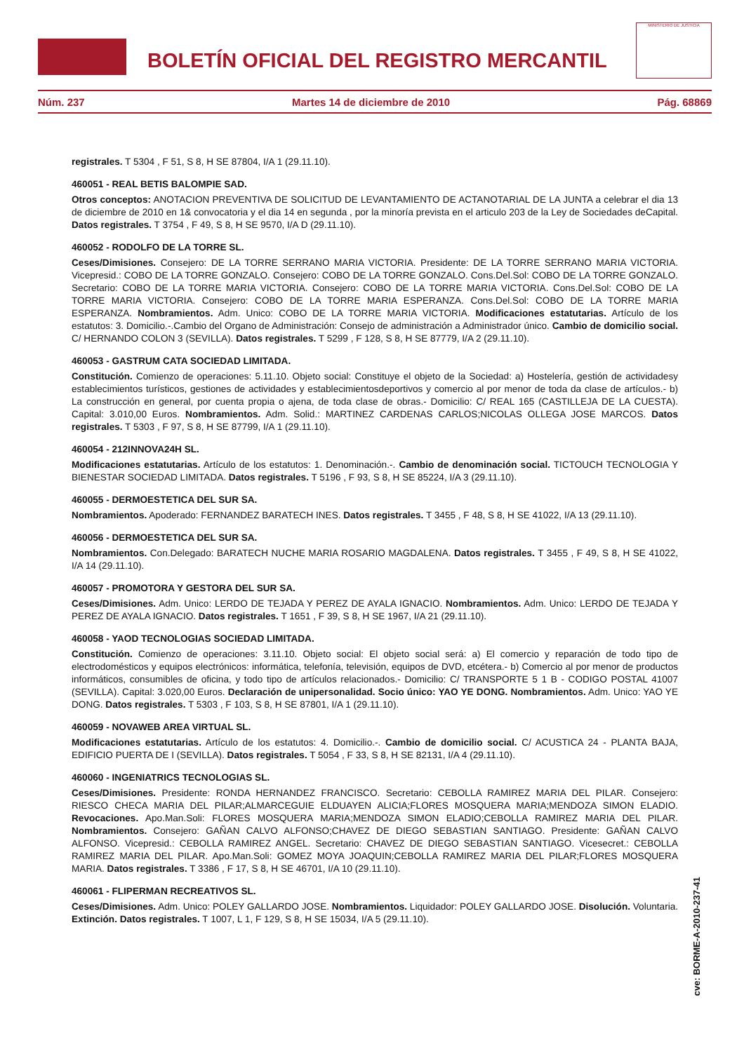BOLETÍN OFICIAL DEL REGISTRO MERCANTIL
MINISTERIO DE JUSTICIA
Núm. 237 Martes 14 de diciembre de 2010 Pág. 68869
registrales. T 5304 , F 51, S 8, H SE 87804, I/A 1 (29.11.10).
460051 - REAL BETIS BALOMPIE SAD.
Otros conceptos: ANOTACION PREVENTIVA DE SOLICITUD DE LEVANTAMIENTO DE ACTANOTARIAL DE LA JUNTA a celebrar el dia 13 de diciembre de 2010 en 1& convocatoria y el dia 14 en segunda , por la minoría prevista en el articulo 203 de la Ley de Sociedades deCapital. Datos registrales. T 3754 , F 49, S 8, H SE 9570, I/A D (29.11.10).
460052 - RODOLFO DE LA TORRE SL.
Ceses/Dimisiones. Consejero: DE LA TORRE SERRANO MARIA VICTORIA. Presidente: DE LA TORRE SERRANO MARIA VICTORIA. Vicepresid.: COBO DE LA TORRE GONZALO. Consejero: COBO DE LA TORRE GONZALO. Cons.Del.Sol: COBO DE LA TORRE GONZALO. Secretario: COBO DE LA TORRE MARIA VICTORIA. Consejero: COBO DE LA TORRE MARIA VICTORIA. Cons.Del.Sol: COBO DE LA TORRE MARIA VICTORIA. Consejero: COBO DE LA TORRE MARIA ESPERANZA. Cons.Del.Sol: COBO DE LA TORRE MARIA ESPERANZA. Nombramientos. Adm. Unico: COBO DE LA TORRE MARIA VICTORIA. Modificaciones estatutarias. Artículo de los estatutos: 3. Domicilio.-.Cambio del Organo de Administración: Consejo de administración a Administrador único. Cambio de domicilio social. C/ HERNANDO COLON 3 (SEVILLA). Datos registrales. T 5299 , F 128, S 8, H SE 87779, I/A 2 (29.11.10).
460053 - GASTRUM CATA SOCIEDAD LIMITADA.
Constitución. Comienzo de operaciones: 5.11.10. Objeto social: Constituye el objeto de la Sociedad: a) Hostelería, gestión de actividadesy establecimientos turísticos, gestiones de actividades y establecimientosdeportivos y comercio al por menor de toda da clase de artículos.- b) La construcción en general, por cuenta propia o ajena, de toda clase de obras.- Domicilio: C/ REAL 165 (CASTILLEJA DE LA CUESTA). Capital: 3.010,00 Euros. Nombramientos. Adm. Solid.: MARTINEZ CARDENAS CARLOS;NICOLAS OLLEGA JOSE MARCOS. Datos registrales. T 5303 , F 97, S 8, H SE 87799, I/A 1 (29.11.10).
460054 - 212INNOVA24H SL.
Modificaciones estatutarias. Artículo de los estatutos: 1. Denominación.-. Cambio de denominación social. TICTOUCH TECNOLOGIA Y BIENESTAR SOCIEDAD LIMITADA. Datos registrales. T 5196 , F 93, S 8, H SE 85224, I/A 3 (29.11.10).
460055 - DERMOESTETICA DEL SUR SA.
Nombramientos. Apoderado: FERNANDEZ BARATECH INES. Datos registrales. T 3455 , F 48, S 8, H SE 41022, I/A 13 (29.11.10).
460056 - DERMOESTETICA DEL SUR SA.
Nombramientos. Con.Delegado: BARATECH NUCHE MARIA ROSARIO MAGDALENA. Datos registrales. T 3455 , F 49, S 8, H SE 41022, I/A 14 (29.11.10).
460057 - PROMOTORA Y GESTORA DEL SUR SA.
Ceses/Dimisiones. Adm. Unico: LERDO DE TEJADA Y PEREZ DE AYALA IGNACIO. Nombramientos. Adm. Unico: LERDO DE TEJADA Y PEREZ DE AYALA IGNACIO. Datos registrales. T 1651 , F 39, S 8, H SE 1967, I/A 21 (29.11.10).
460058 - YAOD TECNOLOGIAS SOCIEDAD LIMITADA.
Constitución. Comienzo de operaciones: 3.11.10. Objeto social: El objeto social será: a) El comercio y reparación de todo tipo de electrodomésticos y equipos electrónicos: informática, telefonía, televisión, equipos de DVD, etcétera.- b) Comercio al por menor de productos informáticos, consumibles de oficina, y todo tipo de artículos relacionados.- Domicilio: C/ TRANSPORTE 5 1 B - CODIGO POSTAL 41007 (SEVILLA). Capital: 3.020,00 Euros. Declaración de unipersonalidad. Socio único: YAO YE DONG. Nombramientos. Adm. Unico: YAO YE DONG. Datos registrales. T 5303 , F 103, S 8, H SE 87801, I/A 1 (29.11.10).
460059 - NOVAWEB AREA VIRTUAL SL.
Modificaciones estatutarias. Artículo de los estatutos: 4. Domicilio.-. Cambio de domicilio social. C/ ACUSTICA 24 - PLANTA BAJA, EDIFICIO PUERTA DE I (SEVILLA). Datos registrales. T 5054 , F 33, S 8, H SE 82131, I/A 4 (29.11.10).
460060 - INGENIATRICS TECNOLOGIAS SL.
Ceses/Dimisiones. Presidente: RONDA HERNANDEZ FRANCISCO. Secretario: CEBOLLA RAMIREZ MARIA DEL PILAR. Consejero: RIESCO CHECA MARIA DEL PILAR;ALMARCEGUIE ELDUAYEN ALICIA;FLORES MOSQUERA MARIA;MENDOZA SIMON ELADIO. Revocaciones. Apo.Man.Soli: FLORES MOSQUERA MARIA;MENDOZA SIMON ELADIO;CEBOLLA RAMIREZ MARIA DEL PILAR. Nombramientos. Consejero: GAÑAN CALVO ALFONSO;CHAVEZ DE DIEGO SEBASTIAN SANTIAGO. Presidente: GAÑAN CALVO ALFONSO. Vicepresid.: CEBOLLA RAMIREZ ANGEL. Secretario: CHAVEZ DE DIEGO SEBASTIAN SANTIAGO. Vicesecret.: CEBOLLA RAMIREZ MARIA DEL PILAR. Apo.Man.Soli: GOMEZ MOYA JOAQUIN;CEBOLLA RAMIREZ MARIA DEL PILAR;FLORES MOSQUERA MARIA. Datos registrales. T 3386 , F 17, S 8, H SE 46701, I/A 10 (29.11.10).
460061 - FLIPERMAN RECREATIVOS SL.
Ceses/Dimisiones. Adm. Unico: POLEY GALLARDO JOSE. Nombramientos. Liquidador: POLEY GALLARDO JOSE. Disolución. Voluntaria. Extinción. Datos registrales. T 1007, L 1, F 129, S 8, H SE 15034, I/A 5 (29.11.10).
cve: BORME-A-2010-237-41